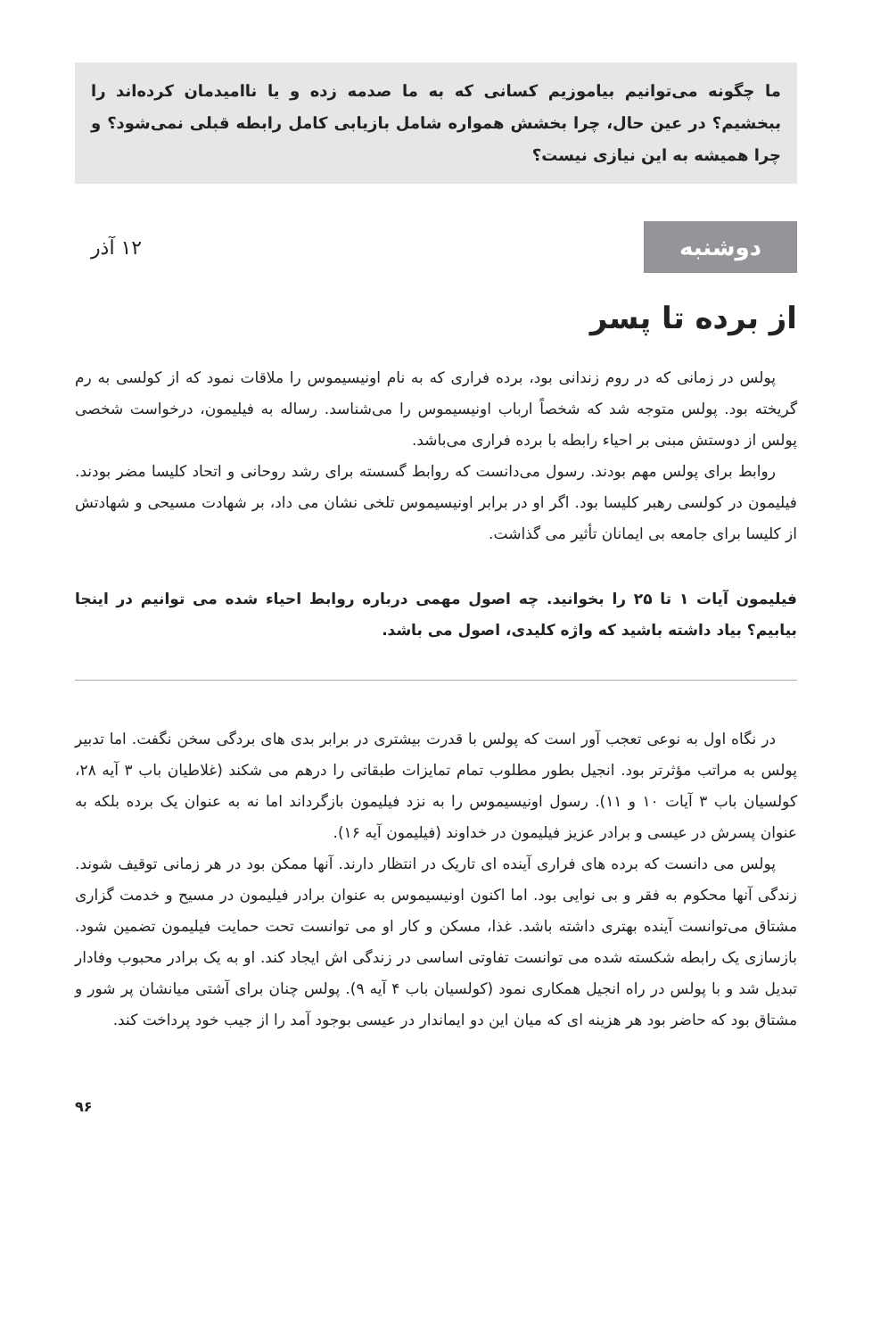ما چگونه می‌توانیم بیاموزیم کسانی که به ما صدمه زده و یا ناامیدمان کرده‌اند را ببخشیم؟ در عین حال، چرا بخشش همواره شامل بازیابی کامل رابطه قبلی نمی‌شود؟ و چرا همیشه به این نیازی نیست؟
دوشنبه
۱۲ آذر
از برده تا پسر
پولس در زمانی که در روم زندانی بود، برده فراری که به نام اونیسیموس را ملاقات نمود که از کولسی به رم گریخته بود. پولس متوجه شد که شخصاً ارباب اونیسیموس را می‌شناسد. رساله به فیلیمون، درخواست شخصی پولس از دوستش مبنی بر احیاء رابطه با برده فراری می‌باشد.
روابط برای پولس مهم بودند. رسول می‌دانست که روابط گسسته برای رشد روحانی و اتحاد کلیسا مضر بودند. فیلیمون در کولسی رهبر کلیسا بود. اگر او در برابر اونیسیموس تلخی نشان می داد، بر شهادت مسیحی و شهادتش از کلیسا برای جامعه بی ایمانان تأثیر می گذاشت.
فیلیمون آیات ۱ تا ۲۵ را بخوانید. چه اصول مهمی درباره روابط احیاء شده می توانیم در اینجا بیابیم؟ بیاد داشته باشید که واژه کلیدی، اصول می باشد.
در نگاه اول به نوعی تعجب آور است که پولس با قدرت بیشتری در برابر بدی های بردگی سخن نگفت. اما تدبیر پولس به مراتب مؤثرتر بود. انجیل بطور مطلوب تمام تمایزات طبقاتی را درهم می شکند (غلاطیان باب ۳ آیه ۲۸، کولسیان باب ۳ آیات ۱۰ و ۱۱). رسول اونیسیموس را به نزد فیلیمون بازگرداند اما نه به عنوان یک برده بلکه به عنوان پسرش در عیسی و برادر عزیز فیلیمون در خداوند (فیلیمون آیه ۱۶).
پولس می دانست که برده های فراری آینده ای تاریک در انتظار دارند. آنها ممکن بود در هر زمانی توقیف شوند. زندگی آنها محکوم به فقر و بی نوایی بود. اما اکنون اونیسیموس به عنوان برادر فیلیمون در مسیح و خدمت گزاری مشتاق می‌توانست آینده بهتری داشته باشد. غذا، مسکن و کار او می توانست تحت حمایت فیلیمون تضمین شود. بازسازی یک رابطه شکسته شده می توانست تفاوتی اساسی در زندگی اش ایجاد کند. او به یک برادر محبوب وفادار تبدیل شد و با پولس در راه انجیل همکاری نمود (کولسیان باب ۴ آیه ۹). پولس چنان برای آشتی میانشان پر شور و مشتاق بود که حاضر بود هر هزینه ای که میان این دو ایماندار در عیسی بوجود آمد را از جیب خود پرداخت کند.
۹۶